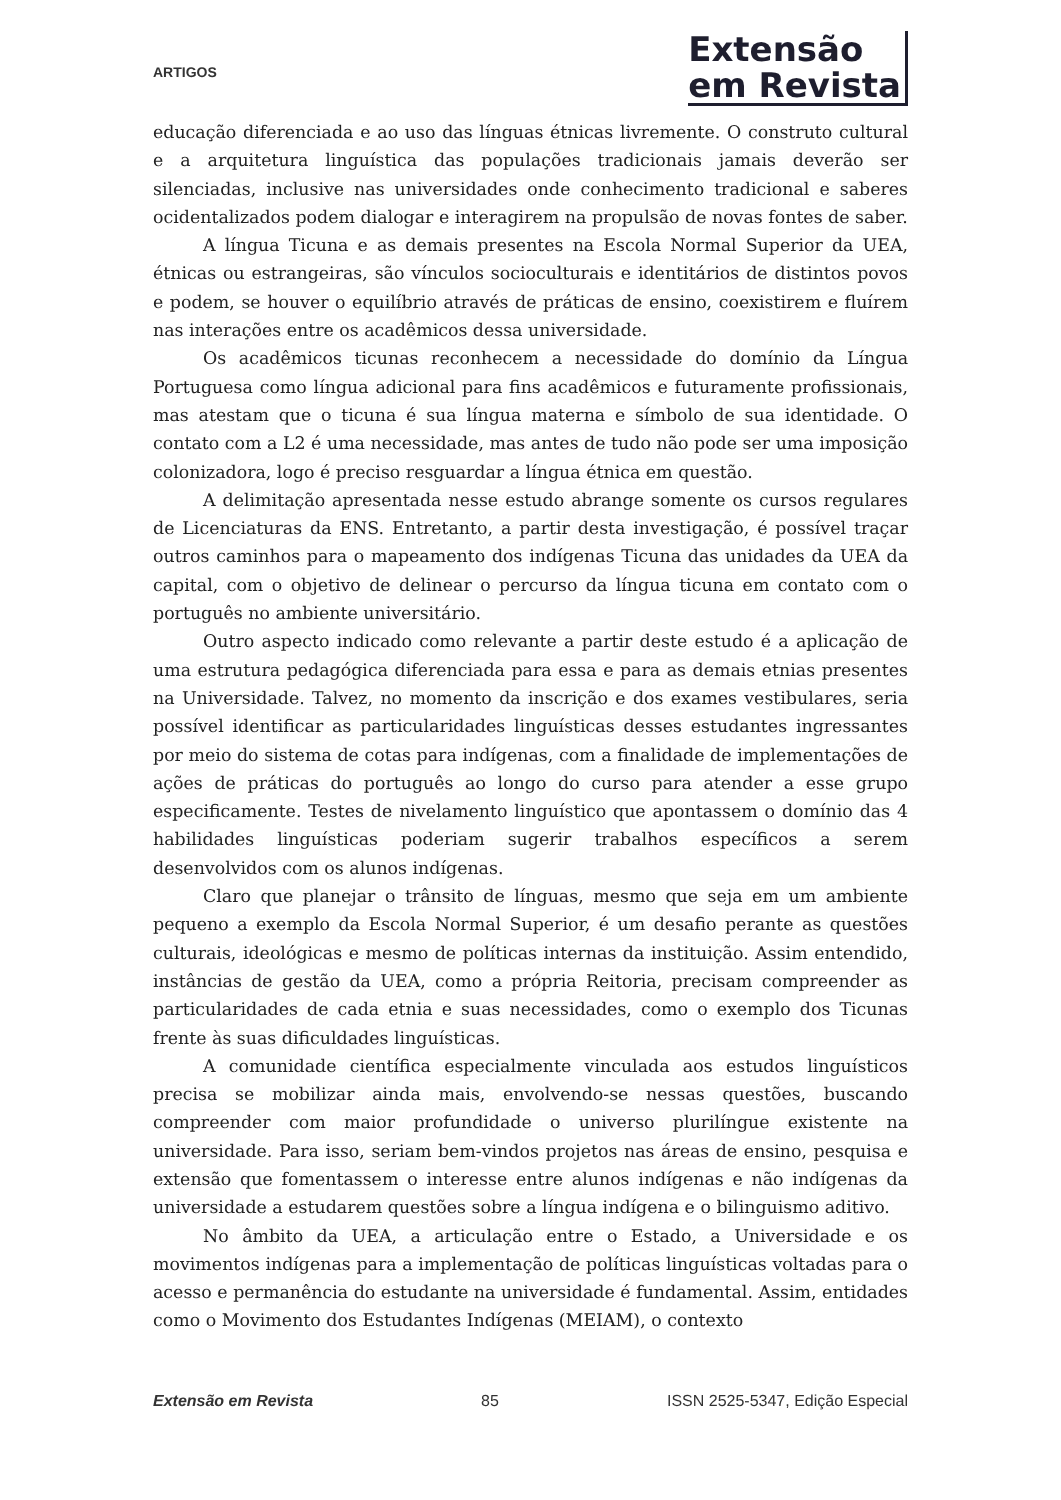ARTIGOS
Extensão
em Revista
educação diferenciada e ao uso das línguas étnicas livremente. O construto cultural e a arquitetura linguística das populações tradicionais jamais deverão ser silenciadas, inclusive nas universidades onde conhecimento tradicional e saberes ocidentalizados podem dialogar e interagirem na propulsão de novas fontes de saber.
A língua Ticuna e as demais presentes na Escola Normal Superior da UEA, étnicas ou estrangeiras, são vínculos socioculturais e identitários de distintos povos e podem, se houver o equilíbrio através de práticas de ensino, coexistirem e fluírem nas interações entre os acadêmicos dessa universidade.
Os acadêmicos ticunas reconhecem a necessidade do domínio da Língua Portuguesa como língua adicional para fins acadêmicos e futuramente profissionais, mas atestam que o ticuna é sua língua materna e símbolo de sua identidade. O contato com a L2 é uma necessidade, mas antes de tudo não pode ser uma imposição colonizadora, logo é preciso resguardar a língua étnica em questão.
A delimitação apresentada nesse estudo abrange somente os cursos regulares de Licenciaturas da ENS. Entretanto, a partir desta investigação, é possível traçar outros caminhos para o mapeamento dos indígenas Ticuna das unidades da UEA da capital, com o objetivo de delinear o percurso da língua ticuna em contato com o português no ambiente universitário.
Outro aspecto indicado como relevante a partir deste estudo é a aplicação de uma estrutura pedagógica diferenciada para essa e para as demais etnias presentes na Universidade. Talvez, no momento da inscrição e dos exames vestibulares, seria possível identificar as particularidades linguísticas desses estudantes ingressantes por meio do sistema de cotas para indígenas, com a finalidade de implementações de ações de práticas do português ao longo do curso para atender a esse grupo especificamente. Testes de nivelamento linguístico que apontassem o domínio das 4 habilidades linguísticas poderiam sugerir trabalhos específicos a serem desenvolvidos com os alunos indígenas.
Claro que planejar o trânsito de línguas, mesmo que seja em um ambiente pequeno a exemplo da Escola Normal Superior, é um desafio perante as questões culturais, ideológicas e mesmo de políticas internas da instituição. Assim entendido, instâncias de gestão da UEA, como a própria Reitoria, precisam compreender as particularidades de cada etnia e suas necessidades, como o exemplo dos Ticunas frente às suas dificuldades linguísticas.
A comunidade científica especialmente vinculada aos estudos linguísticos precisa se mobilizar ainda mais, envolvendo-se nessas questões, buscando compreender com maior profundidade o universo plurilíngue existente na universidade. Para isso, seriam bem-vindos projetos nas áreas de ensino, pesquisa e extensão que fomentassem o interesse entre alunos indígenas e não indígenas da universidade a estudarem questões sobre a língua indígena e o bilinguismo aditivo.
No âmbito da UEA, a articulação entre o Estado, a Universidade e os movimentos indígenas para a implementação de políticas linguísticas voltadas para o acesso e permanência do estudante na universidade é fundamental. Assim, entidades como o Movimento dos Estudantes Indígenas (MEIAM), o contexto
Extensão em Revista 85 ISSN 2525-5347, Edição Especial